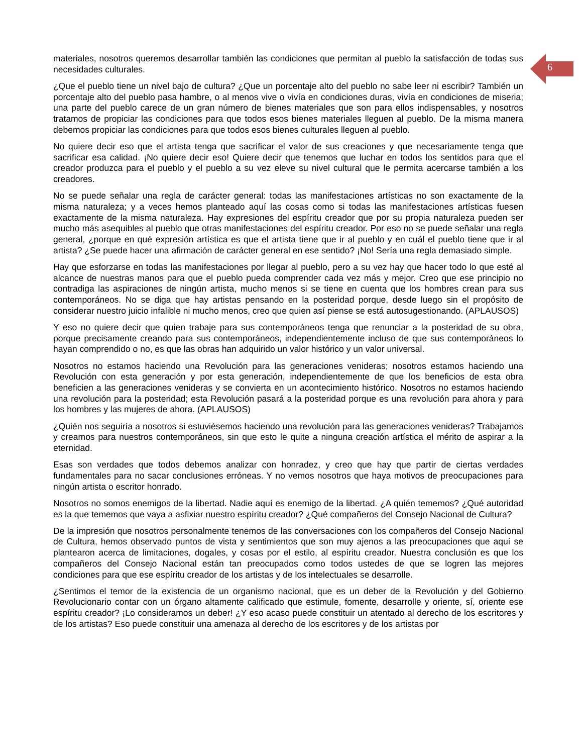6
materiales, nosotros queremos desarrollar también las condiciones que permitan al pueblo la satisfacción de todas sus necesidades culturales.
¿Que el pueblo tiene un nivel bajo de cultura? ¿Que un porcentaje alto del pueblo no sabe leer ni escribir? También un porcentaje alto del pueblo pasa hambre, o al menos vive o vivía en condiciones duras, vivía en condiciones de miseria; una parte del pueblo carece de un gran número de bienes materiales que son para ellos indispensables, y nosotros tratamos de propiciar las condiciones para que todos esos bienes materiales lleguen al pueblo. De la misma manera debemos propiciar las condiciones para que todos esos bienes culturales lleguen al pueblo.
No quiere decir eso que el artista tenga que sacrificar el valor de sus creaciones y que necesariamente tenga que sacrificar esa calidad. ¡No quiere decir eso! Quiere decir que tenemos que luchar en todos los sentidos para que el creador produzca para el pueblo y el pueblo a su vez eleve su nivel cultural que le permita acercarse también a los creadores.
No se puede señalar una regla de carácter general: todas las manifestaciones artísticas no son exactamente de la misma naturaleza; y a veces hemos planteado aquí las cosas como si todas las manifestaciones artísticas fuesen exactamente de la misma naturaleza. Hay expresiones del espíritu creador que por su propia naturaleza pueden ser mucho más asequibles al pueblo que otras manifestaciones del espíritu creador. Por eso no se puede señalar una regla general, ¿porque en qué expresión artística es que el artista tiene que ir al pueblo y en cuál el pueblo tiene que ir al artista? ¿Se puede hacer una afirmación de carácter general en ese sentido? ¡No! Sería una regla demasiado simple.
Hay que esforzarse en todas las manifestaciones por llegar al pueblo, pero a su vez hay que hacer todo lo que esté al alcance de nuestras manos para que el pueblo pueda comprender cada vez más y mejor. Creo que ese principio no contradiga las aspiraciones de ningún artista, mucho menos si se tiene en cuenta que los hombres crean para sus contemporáneos. No se diga que hay artistas pensando en la posteridad porque, desde luego sin el propósito de considerar nuestro juicio infalible ni mucho menos, creo que quien así piense se está autosugestionando. (APLAUSOS)
Y eso no quiere decir que quien trabaje para sus contemporáneos tenga que renunciar a la posteridad de su obra, porque precisamente creando para sus contemporáneos, independientemente incluso de que sus contemporáneos lo hayan comprendido o no, es que las obras han adquirido un valor histórico y un valor universal.
Nosotros no estamos haciendo una Revolución para las generaciones venideras; nosotros estamos haciendo una Revolución con esta generación y por esta generación, independientemente de que los beneficios de esta obra beneficien a las generaciones venideras y se convierta en un acontecimiento histórico. Nosotros no estamos haciendo una revolución para la posteridad; esta Revolución pasará a la posteridad porque es una revolución para ahora y para los hombres y las mujeres de ahora. (APLAUSOS)
¿Quién nos seguiría a nosotros si estuviésemos haciendo una revolución para las generaciones venideras? Trabajamos y creamos para nuestros contemporáneos, sin que esto le quite a ninguna creación artística el mérito de aspirar a la eternidad.
Esas son verdades que todos debemos analizar con honradez, y creo que hay que partir de ciertas verdades fundamentales para no sacar conclusiones erróneas. Y no vemos nosotros que haya motivos de preocupaciones para ningún artista o escritor honrado.
Nosotros no somos enemigos de la libertad. Nadie aquí es enemigo de la libertad. ¿A quién tememos? ¿Qué autoridad es la que tememos que vaya a asfixiar nuestro espíritu creador? ¿Qué compañeros del Consejo Nacional de Cultura?
De la impresión que nosotros personalmente tenemos de las conversaciones con los compañeros del Consejo Nacional de Cultura, hemos observado puntos de vista y sentimientos que son muy ajenos a las preocupaciones que aquí se plantearon acerca de limitaciones, dogales, y cosas por el estilo, al espíritu creador. Nuestra conclusión es que los compañeros del Consejo Nacional están tan preocupados como todos ustedes de que se logren las mejores condiciones para que ese espíritu creador de los artistas y de los intelectuales se desarrolle.
¿Sentimos el temor de la existencia de un organismo nacional, que es un deber de la Revolución y del Gobierno Revolucionario contar con un órgano altamente calificado que estimule, fomente, desarrolle y oriente, sí, oriente ese espíritu creador? ¡Lo consideramos un deber! ¿Y eso acaso puede constituir un atentado al derecho de los escritores y de los artistas? Eso puede constituir una amenaza al derecho de los escritores y de los artistas por